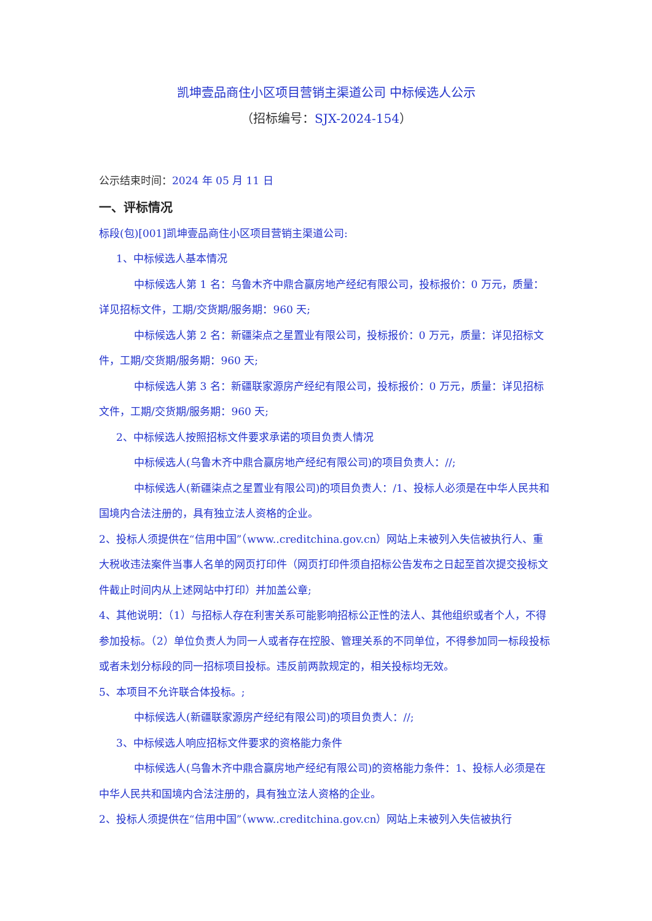凯坤壹品商住小区项目营销主渠道公司 中标候选人公示
（招标编号：SJX-2024-154）
公示结束时间：2024 年 05 月 11 日
一、评标情况
标段(包)[001]凯坤壹品商住小区项目营销主渠道公司:
1、中标候选人基本情况
中标候选人第 1 名：乌鲁木齐中鼎合赢房地产经纪有限公司，投标报价：0 万元，质量：详见招标文件，工期/交货期/服务期：960 天;
中标候选人第 2 名：新疆柒点之星置业有限公司，投标报价：0 万元，质量：详见招标文件，工期/交货期/服务期：960 天;
中标候选人第 3 名：新疆联家源房产经纪有限公司，投标报价：0 万元，质量：详见招标文件，工期/交货期/服务期：960 天;
2、中标候选人按照招标文件要求承诺的项目负责人情况
中标候选人(乌鲁木齐中鼎合赢房地产经纪有限公司)的项目负责人：//;
中标候选人(新疆柒点之星置业有限公司)的项目负责人：/1、投标人必须是在中华人民共和国境内合法注册的，具有独立法人资格的企业。
2、投标人须提供在“信用中国”（www..creditchina.gov.cn）网站上未被列入失信被执行人、重大税收违法案件当事人名单的网页打印件（网页打印件须自招标公告发布之日起至首次提交投标文件截止时间内从上述网站中打印）并加盖公章;
4、其他说明：（1）与招标人存在利害关系可能影响招标公正性的法人、其他组织或者个人，不得参加投标。（2）单位负责人为同一人或者存在控股、管理关系的不同单位，不得参加同一标段投标或者未划分标段的同一招标项目投标。违反前两款规定的，相关投标均无效。
5、本项目不允许联合体投标。;
中标候选人(新疆联家源房产经纪有限公司)的项目负责人：//;
3、中标候选人响应招标文件要求的资格能力条件
中标候选人(乌鲁木齐中鼎合赢房地产经纪有限公司)的资格能力条件：1、投标人必须是在中华人民共和国境内合法注册的，具有独立法人资格的企业。
2、投标人须提供在“信用中国”（www..creditchina.gov.cn）网站上未被列入失信被执行